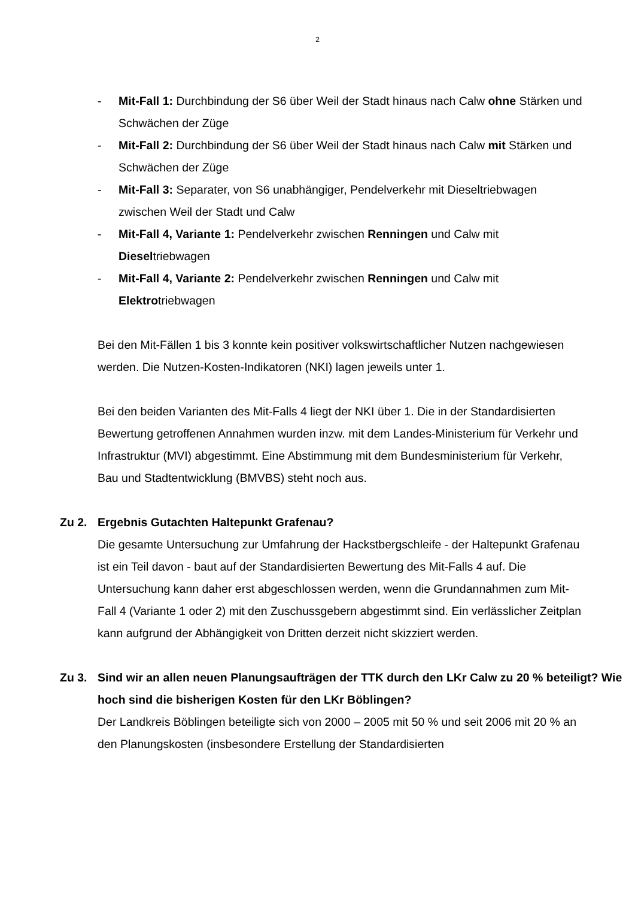2
- Mit-Fall 1: Durchbindung der S6 über Weil der Stadt hinaus nach Calw ohne Stärken und Schwächen der Züge
- Mit-Fall 2: Durchbindung der S6 über Weil der Stadt hinaus nach Calw mit Stärken und Schwächen der Züge
- Mit-Fall 3: Separater, von S6 unabhängiger, Pendelverkehr mit Dieseltriebwagen zwischen Weil der Stadt und Calw
- Mit-Fall 4, Variante 1: Pendelverkehr zwischen Renningen und Calw mit Dieseltriebwagen
- Mit-Fall 4, Variante 2: Pendelverkehr zwischen Renningen und Calw mit Elektrotriebwagen
Bei den Mit-Fällen 1 bis 3 konnte kein positiver volkswirtschaftlicher Nutzen nachgewiesen werden. Die Nutzen-Kosten-Indikatoren (NKI) lagen jeweils unter 1.
Bei den beiden Varianten des Mit-Falls 4 liegt der NKI über 1. Die in der Standardisierten Bewertung getroffenen Annahmen wurden inzw. mit dem Landes-Ministerium für Verkehr und Infrastruktur (MVI) abgestimmt. Eine Abstimmung mit dem Bundesministerium für Verkehr, Bau und Stadtentwicklung (BMVBS) steht noch aus.
Zu 2. Ergebnis Gutachten Haltepunkt Grafenau?
Die gesamte Untersuchung zur Umfahrung der Hackstbergschleife - der Haltepunkt Grafenau ist ein Teil davon - baut auf der Standardisierten Bewertung des Mit-Falls 4 auf. Die Untersuchung kann daher erst abgeschlossen werden, wenn die Grundannahmen zum Mit-Fall 4 (Variante 1 oder 2) mit den Zuschussgebern abgestimmt sind. Ein verlässlicher Zeitplan kann aufgrund der Abhängigkeit von Dritten derzeit nicht skizziert werden.
Zu 3. Sind wir an allen neuen Planungsaufträgen der TTK durch den LKr Calw zu 20 % beteiligt? Wie hoch sind die bisherigen Kosten für den LKr Böblingen?
Der Landkreis Böblingen beteiligte sich von 2000 – 2005 mit 50 % und seit 2006 mit 20 % an den Planungskosten (insbesondere Erstellung der Standardisierten